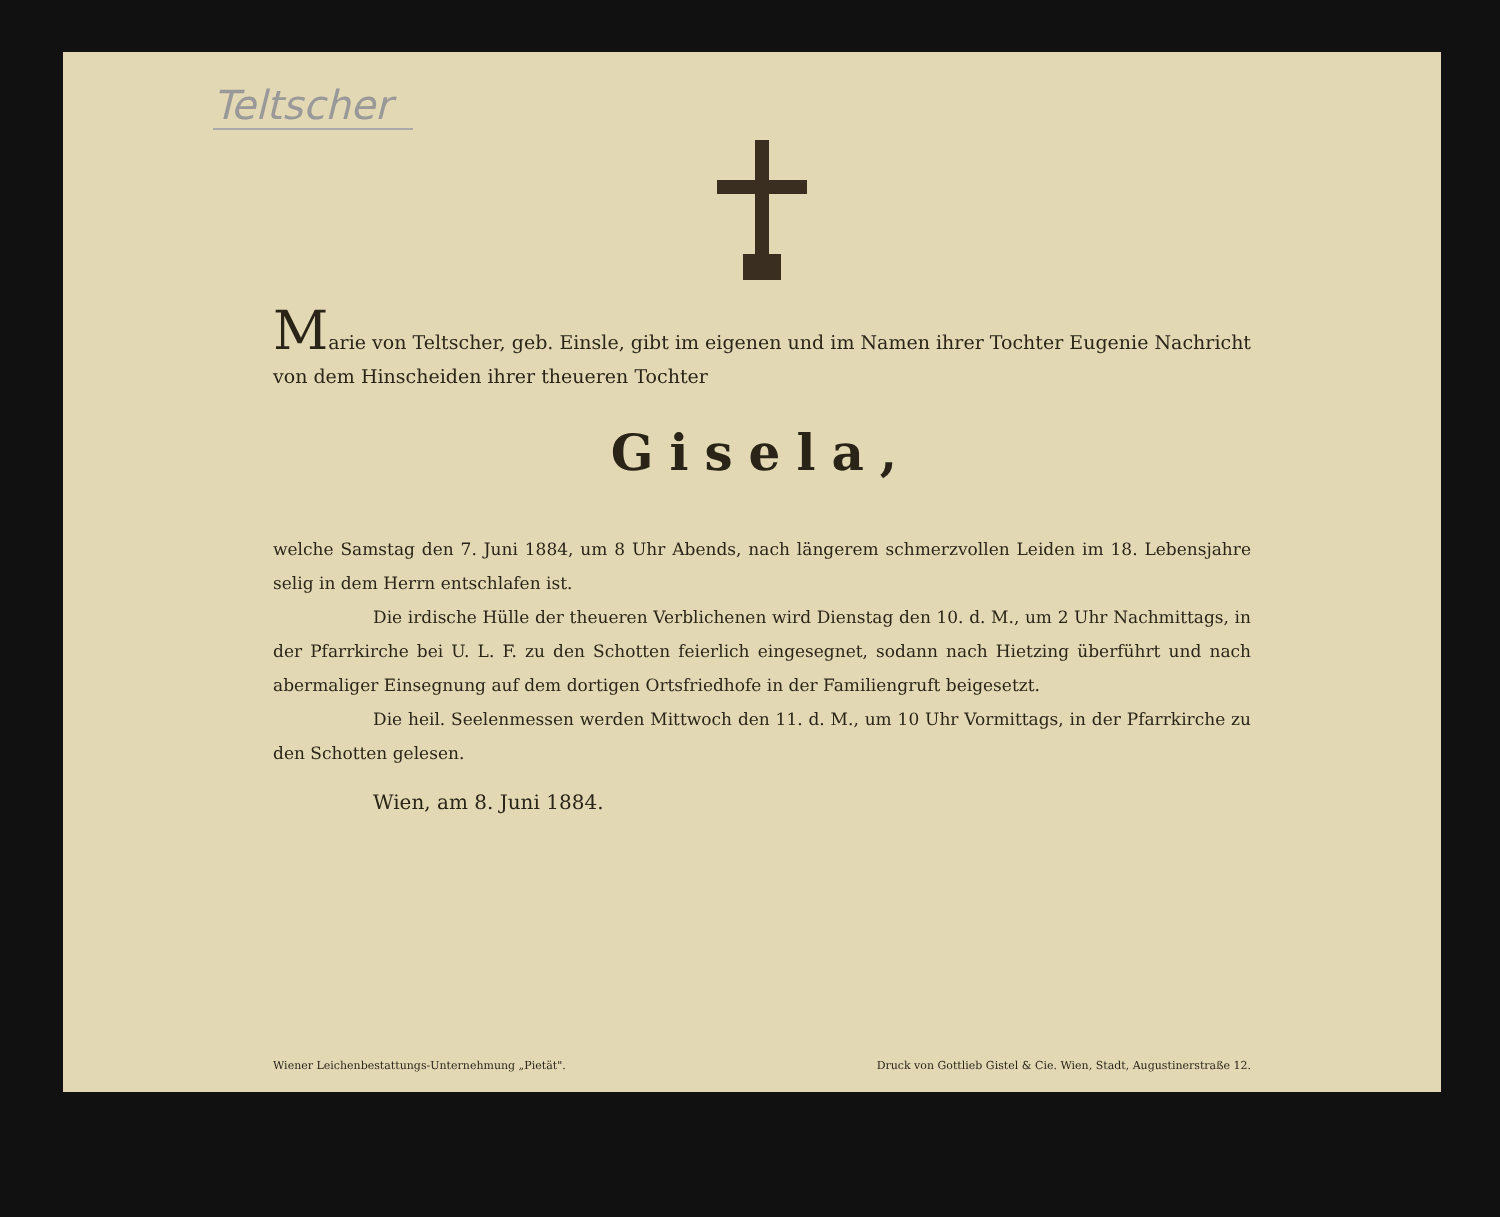Teltscher
Marie von Teltscher, geb. Einsle, gibt im eigenen und im Namen ihrer Tochter Eugenie Nachricht von dem Hinscheiden ihrer theueren Tochter
Gisela,
welche Samstag den 7. Juni 1884, um 8 Uhr Abends, nach längerem schmerzvollen Leiden im 18. Lebensjahre selig in dem Herrn entschlafen ist.
Die irdische Hülle der theueren Verblichenen wird Dienstag den 10. d. M., um 2 Uhr Nachmittags, in der Pfarrkirche bei U. L. F. zu den Schotten feierlich eingesegnet, sodann nach Hietzing überführt und nach abermaliger Einsegnung auf dem dortigen Ortsfriedhofe in der Familiengruft beigesetzt.
Die heil. Seelenmessen werden Mittwoch den 11. d. M., um 10 Uhr Vormittags, in der Pfarrkirche zu den Schotten gelesen.
Wien, am 8. Juni 1884.
Wiener Leichenbestattungs-Unternehmung „Pietät". Druck von Gottlieb Gistel & Cie. Wien, Stadt, Augustinerstraße 12.